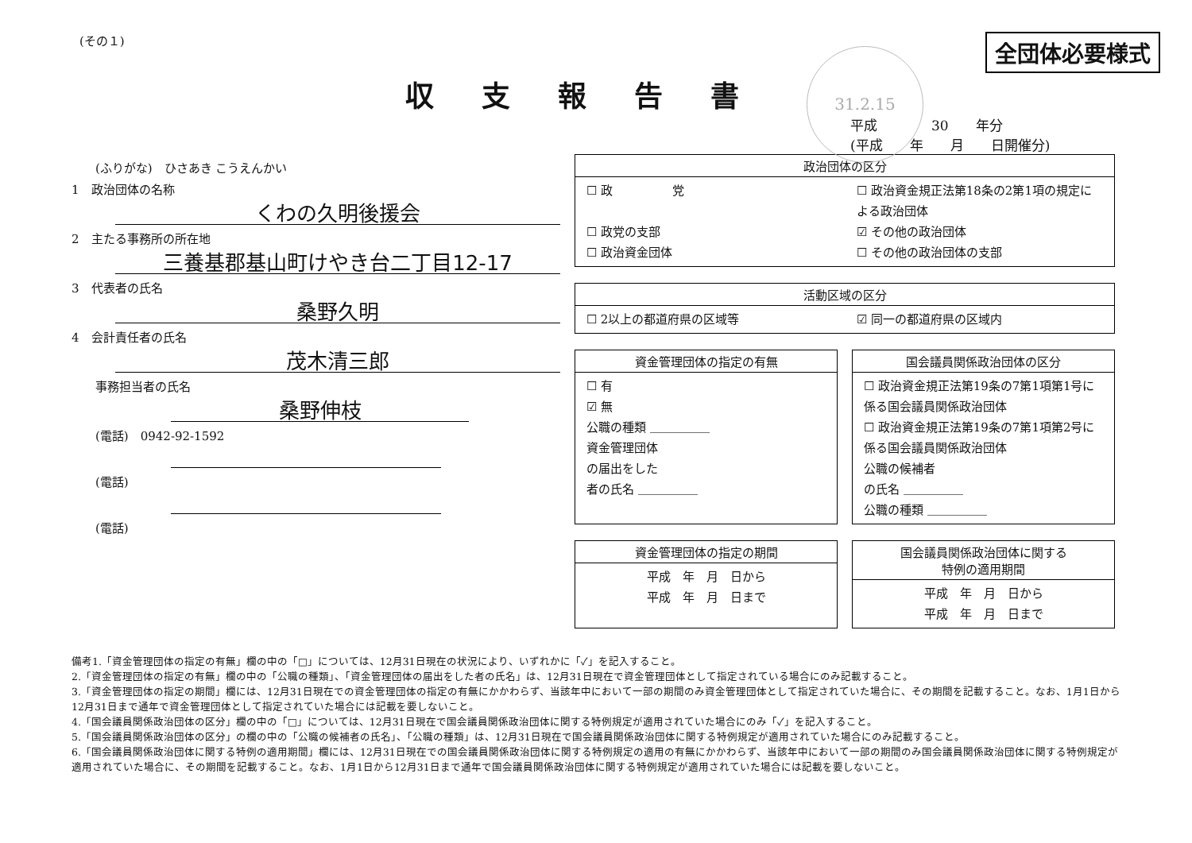31.2.15
(その１)
全団体必要様式
収支報告書
平成　　　　30　　年分
(平成　　年　　月　　日開催分)
　　(ふりがな)　ひさあき こうえんかい
1　政治団体の名称
くわの久明後援会
2　主たる事務所の所在地
三養基郡基山町けやき台二丁目12-17
3　代表者の氏名
桑野久明
4　会計責任者の氏名
茂木清三郎
　　事務担当者の氏名
桑野伸枝
　　(電話)　0942-92-1592
　　(電話)
　　(電話)
政治団体の区分
☐ 政　　　　　党
☐ 政治資金規正法第18条の2第1項の規定による政治団体
☐ 政党の支部
☑ その他の政治団体
☐ 政治資金団体
☐ その他の政治団体の支部
活動区域の区分
☐ 2以上の都道府県の区域等
☑ 同一の都道府県の区域内
資金管理団体の指定の有無
☐ 有
☑ 無
公職の種類 ＿＿＿＿＿
資金管理団体
の届出をした
者の氏名 ＿＿＿＿＿
国会議員関係政治団体の区分
☐ 政治資金規正法第19条の7第1項第1号に係る国会議員関係政治団体
☐ 政治資金規正法第19条の7第1項第2号に係る国会議員関係政治団体
公職の候補者
の氏名 ＿＿＿＿＿
公職の種類 ＿＿＿＿＿
資金管理団体の指定の期間
平成　年　月　日から
平成　年　月　日まで
国会議員関係政治団体に関する
特例の適用期間
平成　年　月　日から
平成　年　月　日まで
備考1.「資金管理団体の指定の有無」欄の中の「□」については、12月31日現在の状況により、いずれかに「✓」を記入すること。
2.「資金管理団体の指定の有無」欄の中の「公職の種類」、「資金管理団体の届出をした者の氏名」は、12月31日現在で資金管理団体として指定されている場合にのみ記載すること。
3.「資金管理団体の指定の期間」欄には、12月31日現在での資金管理団体の指定の有無にかかわらず、当該年中において一部の期間のみ資金管理団体として指定されていた場合に、その期間を記載すること。なお、1月1日から12月31日まで通年で資金管理団体として指定されていた場合には記載を要しないこと。
4.「国会議員関係政治団体の区分」欄の中の「□」については、12月31日現在で国会議員関係政治団体に関する特例規定が適用されていた場合にのみ「✓」を記入すること。
5.「国会議員関係政治団体の区分」の欄の中の「公職の候補者の氏名」、「公職の種類」は、12月31日現在で国会議員関係政治団体に関する特例規定が適用されていた場合にのみ記載すること。
6.「国会議員関係政治団体に関する特例の適用期間」欄には、12月31日現在での国会議員関係政治団体に関する特例規定の適用の有無にかかわらず、当該年中において一部の期間のみ国会議員関係政治団体に関する特例規定が適用されていた場合に、その期間を記載すること。なお、1月1日から12月31日まで通年で国会議員関係政治団体に関する特例規定が適用されていた場合には記載を要しないこと。